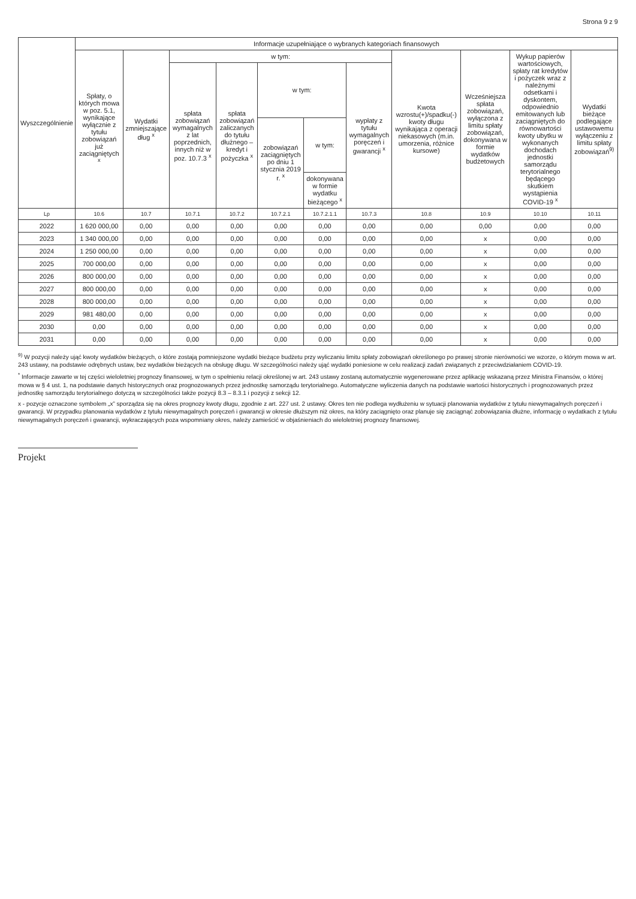Strona 9 z 9
| Wyszczególnienie | Informacje uzupełniające o wybranych kategoriach finansowych | | | | | | | | | | |
| --- | --- | --- | --- | --- | --- | --- | --- | --- | --- | --- | --- |
| | Spłaty, o których mowa w poz. 5.1, wynikające wyłącznie z tytułu zobowiązań już zaciągniętych <sup>x</sup> | Wydatki zmniejszające dług <sup>x</sup> | w tym: | | | | | Kwota wzrostu(+)/spadku(-) kwoty długu wynikająca z operacji niekasowych (m.in. umorzenia, różnice kursowe) | Wcześniejsza spłata zobowiązań, wyłączona z limitu spłaty zobowiązań, dokonywana w formie wydatków budżetowych | Wykup papierów wartościowych, spłaty rat kredytów i pożyczek wraz z należnymi odsetkami i dyskontem, odpowiednio emitowanych lub zaciągniętych do równowartości kwoty ubytku w wykonanych dochodach jednostki samorządu terytorialnego będącego skutkiem wystąpienia COVID-19 <sup>x</sup> | Wydatki bieżące podlegające ustawowemu wyłączeniu z limitu spłaty zobowiązań<sup>9)</sup> |
| | | | spłata zobowiązań wymagalnych z lat poprzednich, innych niż w poz. 10.7.3 <sup>x</sup> | spłata zobowiązań zaliczanych do tytułu dłużnego – kredyt i pożyczka <sup>x</sup> | w tym: | | wypłaty z tytułu wymagalnych poręczeń i gwarancji <sup>x</sup> | | | | |
| | | | | | zobowiązań zaciągniętych po dniu 1 stycznia 2019 r. <sup>x</sup> | w tym: | | | | | |
| | | | | | | dokonywana w formie wydatku bieżącego <sup>x</sup> | | | | | |
| Lp | 10.6 | 10.7 | 10.7.1 | 10.7.2 | 10.7.2.1 | 10.7.2.1.1 | 10.7.3 | 10.8 | 10.9 | 10.10 | 10.11 |
| 2022 | 1 620 000,00 | 0,00 | 0,00 | 0,00 | 0,00 | 0,00 | 0,00 | 0,00 | 0,00 | 0,00 | 0,00 |
| 2023 | 1 340 000,00 | 0,00 | 0,00 | 0,00 | 0,00 | 0,00 | 0,00 | 0,00 | x | 0,00 | 0,00 |
| 2024 | 1 250 000,00 | 0,00 | 0,00 | 0,00 | 0,00 | 0,00 | 0,00 | 0,00 | x | 0,00 | 0,00 |
| 2025 | 700 000,00 | 0,00 | 0,00 | 0,00 | 0,00 | 0,00 | 0,00 | 0,00 | x | 0,00 | 0,00 |
| 2026 | 800 000,00 | 0,00 | 0,00 | 0,00 | 0,00 | 0,00 | 0,00 | 0,00 | x | 0,00 | 0,00 |
| 2027 | 800 000,00 | 0,00 | 0,00 | 0,00 | 0,00 | 0,00 | 0,00 | 0,00 | x | 0,00 | 0,00 |
| 2028 | 800 000,00 | 0,00 | 0,00 | 0,00 | 0,00 | 0,00 | 0,00 | 0,00 | x | 0,00 | 0,00 |
| 2029 | 981 480,00 | 0,00 | 0,00 | 0,00 | 0,00 | 0,00 | 0,00 | 0,00 | x | 0,00 | 0,00 |
| 2030 | 0,00 | 0,00 | 0,00 | 0,00 | 0,00 | 0,00 | 0,00 | 0,00 | x | 0,00 | 0,00 |
| 2031 | 0,00 | 0,00 | 0,00 | 0,00 | 0,00 | 0,00 | 0,00 | 0,00 | x | 0,00 | 0,00 |
<sup>9)</sup> W pozycji należy ująć kwoty wydatków bieżących, o które zostają pomniejszone wydatki bieżące budżetu przy wyliczaniu limitu spłaty zobowiązań określonego po prawej stronie nierówności we wzorze, o którym mowa w art. 243 ustawy, na podstawie odrębnych ustaw, bez wydatków bieżących na obsługę długu. W szczególności należy ująć wydatki poniesione w celu realizacji zadań związanych z przeciwdziałaniem COVID-19.
<sup>*</sup> Informacje zawarte w tej części wieloletniej prognozy finansowej, w tym o spełnieniu relacji określonej w art. 243 ustawy zostaną automatycznie wygenerowane przez aplikację wskazaną przez Ministra Finansów, o której mowa w § 4 ust. 1, na podstawie danych historycznych oraz prognozowanych przez jednostkę samorządu terytorialnego. Automatyczne wyliczenia danych na podstawie wartości historycznych i prognozowanych przez jednostkę samorządu terytorialnego dotyczą w szczególności także pozycji 8.3 – 8.3.1 i pozycji z sekcji 12.
x - pozycje oznaczone symbolem „x” sporządza się na okres prognozy kwoty długu, zgodnie z art. 227 ust. 2 ustawy. Okres ten nie podlega wydłużeniu w sytuacji planowania wydatków z tytułu niewymagalnych poręczeń i gwarancji. W przypadku planowania wydatków z tytułu niewymagalnych poręczeń i gwarancji w okresie dłuższym niż okres, na który zaciągnięto oraz planuje się zaciągnąć zobowiązania dłużne, informację o wydatkach z tytułu niewymagalnych poręczeń i gwarancji, wykraczających poza wspomniany okres, należy zamieścić w objaśnieniach do wieloletniej prognozy finansowej.
Projekt